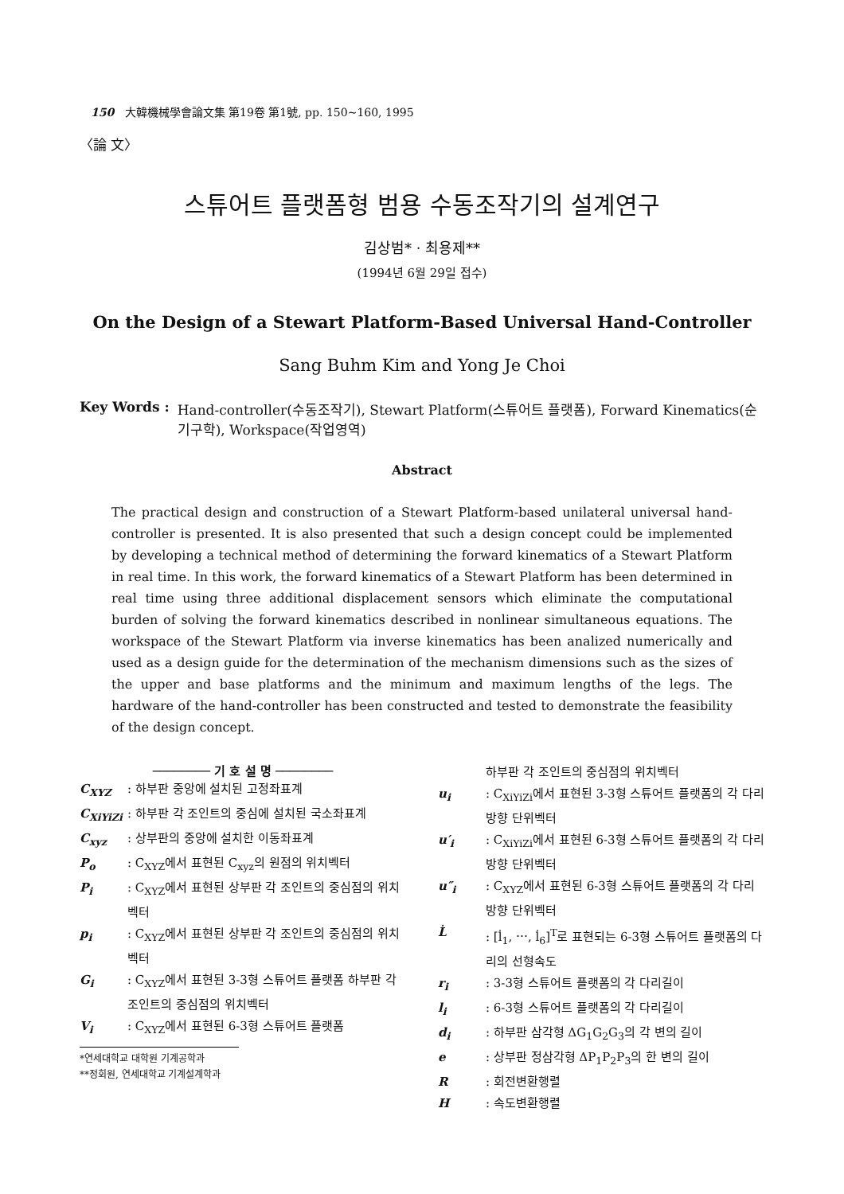150 大韓機械學會論文集 第19卷 第1號, pp. 150~160, 1995
〈論 文〉
스튜어트 플랫폼형 범용 수동조작기의 설계연구
김상범* · 최용제**
(1994년 6월 29일 접수)
On the Design of a Stewart Platform-Based Universal Hand-Controller
Sang Buhm Kim and Yong Je Choi
Key Words : Hand-controller(수동조작기), Stewart Platform(스튜어트 플랫폼), Forward Kinematics(순기구학), Workspace(작업영역)
Abstract
The practical design and construction of a Stewart Platform-based unilateral universal hand-controller is presented. It is also presented that such a design concept could be implemented by developing a technical method of determining the forward kinematics of a Stewart Platform in real time. In this work, the forward kinematics of a Stewart Platform has been determined in real time using three additional displacement sensors which eliminate the computational burden of solving the forward kinematics described in nonlinear simultaneous equations. The workspace of the Stewart Platform via inverse kinematics has been analized numerically and used as a design guide for the determination of the mechanism dimensions such as the sizes of the upper and base platforms and the minimum and maximum lengths of the legs. The hardware of the hand-controller has been constructed and tested to demonstrate the feasibility of the design concept.
──────── 기 호 설 명 ────────
C<sub>XYZ</sub>: 하부판 중앙에 설치된 고정좌표계
C<sub>XiYiZi</sub>: 하부판 각 조인트의 중심에 설치된 국소좌표계
C<sub>xyz</sub>: 상부판의 중앙에 설치한 이동좌표계
P<sub>o</sub>: C<sub>XYZ</sub>에서 표현된 C<sub>xyz</sub>의 원점의 위치벡터
P<sub>i</sub>: C<sub>XYZ</sub>에서 표현된 상부판 각 조인트의 중심점의 위치벡터
p<sub>i</sub>: C<sub>XYZ</sub>에서 표현된 상부판 각 조인트의 중심점의 위치벡터
G<sub>i</sub>: C<sub>XYZ</sub>에서 표현된 3-3형 스튜어트 플랫폼 하부판 각 조인트의 중심점의 위치벡터
V<sub>i</sub>: C<sub>XYZ</sub>에서 표현된 6-3형 스튜어트 플랫폼
*연세대학교 대학원 기계공학과
**정회원, 연세대학교 기계설계학과
하부판 각 조인트의 중심점의 위치벡터
u<sub>i</sub>: C<sub>XiYiZi</sub>에서 표현된 3-3형 스튜어트 플랫폼의 각 다리방향 단위벡터
u′<sub>i</sub>: C<sub>XiYiZi</sub>에서 표현된 6-3형 스튜어트 플랫폼의 각 다리방향 단위벡터
u″<sub>i</sub>: C<sub>XYZ</sub>에서 표현된 6-3형 스튜어트 플랫폼의 각 다리방향 단위벡터
L̇: [l̇<sub>1</sub>, ⋯, l̇<sub>6</sub>]<sup>T</sup>로 표현되는 6-3형 스튜어트 플랫폼의 다리의 선형속도
r<sub>i</sub>: 3-3형 스튜어트 플랫폼의 각 다리길이
l<sub>i</sub>: 6-3형 스튜어트 플랫폼의 각 다리길이
d<sub>i</sub>: 하부판 삼각형 ΔG<sub>1</sub>G<sub>2</sub>G<sub>3</sub>의 각 변의 길이
e: 상부판 정삼각형 ΔP<sub>1</sub>P<sub>2</sub>P<sub>3</sub>의 한 변의 길이
R: 회전변환행렬
H: 속도변환행렬